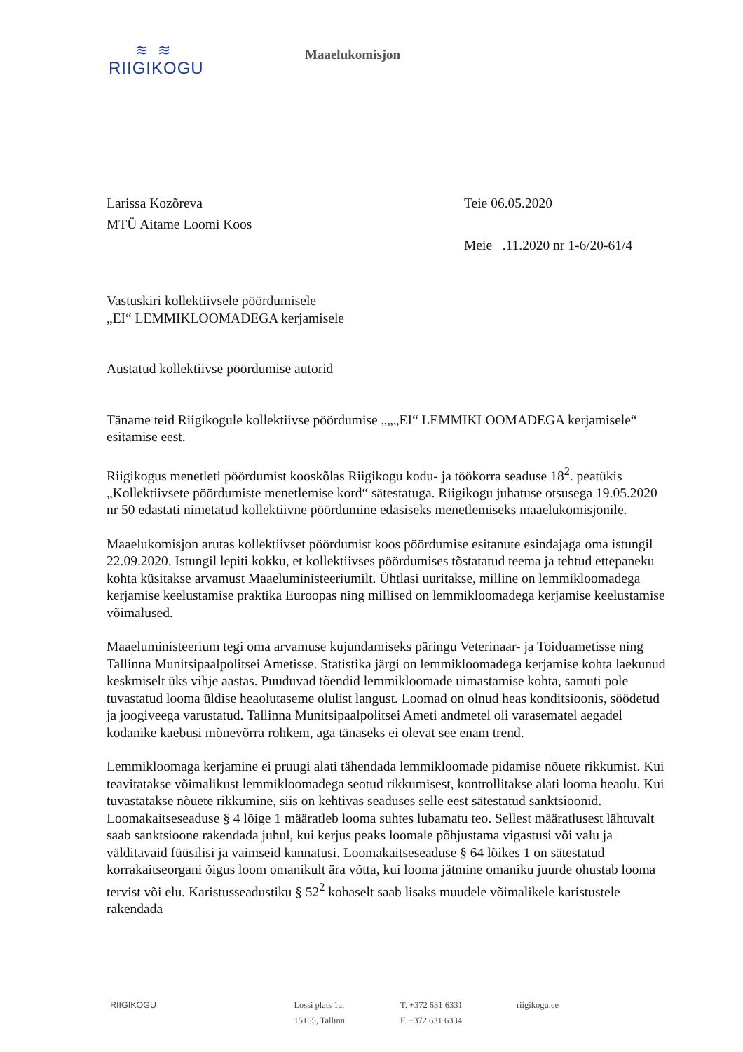≋ ≋
RIIGIKOGU
Maaelukomisjon
Larissa Kozõreva
MTÜ Aitame Loomi Koos
Teie 06.05.2020
Meie .11.2020 nr 1-6/20-61/4
Vastuskiri kollektiivsele pöördumisele
„EI“ LEMMIKLOOMADEGA kerjamisele
Austatud kollektiivse pöördumise autorid
Täname teid Riigikogule kollektiivse pöördumise „„„EI“ LEMMIKLOOMADEGA kerjamisele“ esitamise eest.
Riigikogus menetleti pöördumist kooskõlas Riigikogu kodu- ja töökorra seaduse 18<sup>2</sup>. peatükis „Kollektiivsete pöördumiste menetlemise kord“ sätestatuga. Riigikogu juhatuse otsusega 19.05.2020 nr 50 edastati nimetatud kollektiivne pöördumine edasiseks menetlemiseks maaelukomisjonile.
Maaelukomisjon arutas kollektiivset pöördumist koos pöördumise esitanute esindajaga oma istungil 22.09.2020. Istungil lepiti kokku, et kollektiivses pöördumises tõstatatud teema ja tehtud ettepaneku kohta küsitakse arvamust Maaeluministeeriumilt. Ühtlasi uuritakse, milline on lemmikloomadega kerjamise keelustamise praktika Euroopas ning millised on lemmikloomadega kerjamise keelustamise võimalused.
Maaeluministeerium tegi oma arvamuse kujundamiseks päringu Veterinaar- ja Toiduametisse ning Tallinna Munitsipaalpolitsei Ametisse. Statistika järgi on lemmikloomadega kerjamise kohta laekunud keskmiselt üks vihje aastas. Puuduvad tõendid lemmikloomade uimastamise kohta, samuti pole tuvastatud looma üldise heaolutaseme olulist langust. Loomad on olnud heas konditsioonis, söödetud ja joogiveega varustatud. Tallinna Munitsipaalpolitsei Ameti andmetel oli varasematel aegadel kodanike kaebusi mõnevõrra rohkem, aga tänaseks ei olevat see enam trend.
Lemmikloomaga kerjamine ei pruugi alati tähendada lemmikloomade pidamise nõuete rikkumist. Kui teavitatakse võimalikust lemmikloomadega seotud rikkumisest, kontrollitakse alati looma heaolu. Kui tuvastatakse nõuete rikkumine, siis on kehtivas seaduses selle eest sätestatud sanktsioonid. Loomakaitseseaduse § 4 lõige 1 määratleb looma suhtes lubamatu teo. Sellest määratlusest lähtuvalt saab sanktsioone rakendada juhul, kui kerjus peaks loomale põhjustama vigastusi või valu ja välditavaid füüsilisi ja vaimseid kannatusi. Loomakaitseseaduse § 64 lõikes 1 on sätestatud korrakaitseorgani õigus loom omanikult ära võtta, kui looma jätmine omaniku juurde ohustab looma tervist või elu. Karistusseadustiku § 52<sup>2</sup> kohaselt saab lisaks muudele võimalikele karistustele rakendada
RIIGIKOGU Lossi plats 1a,
15165, Tallinn
T. +372 631 6331
F. +372 631 6334
riigikogu.ee